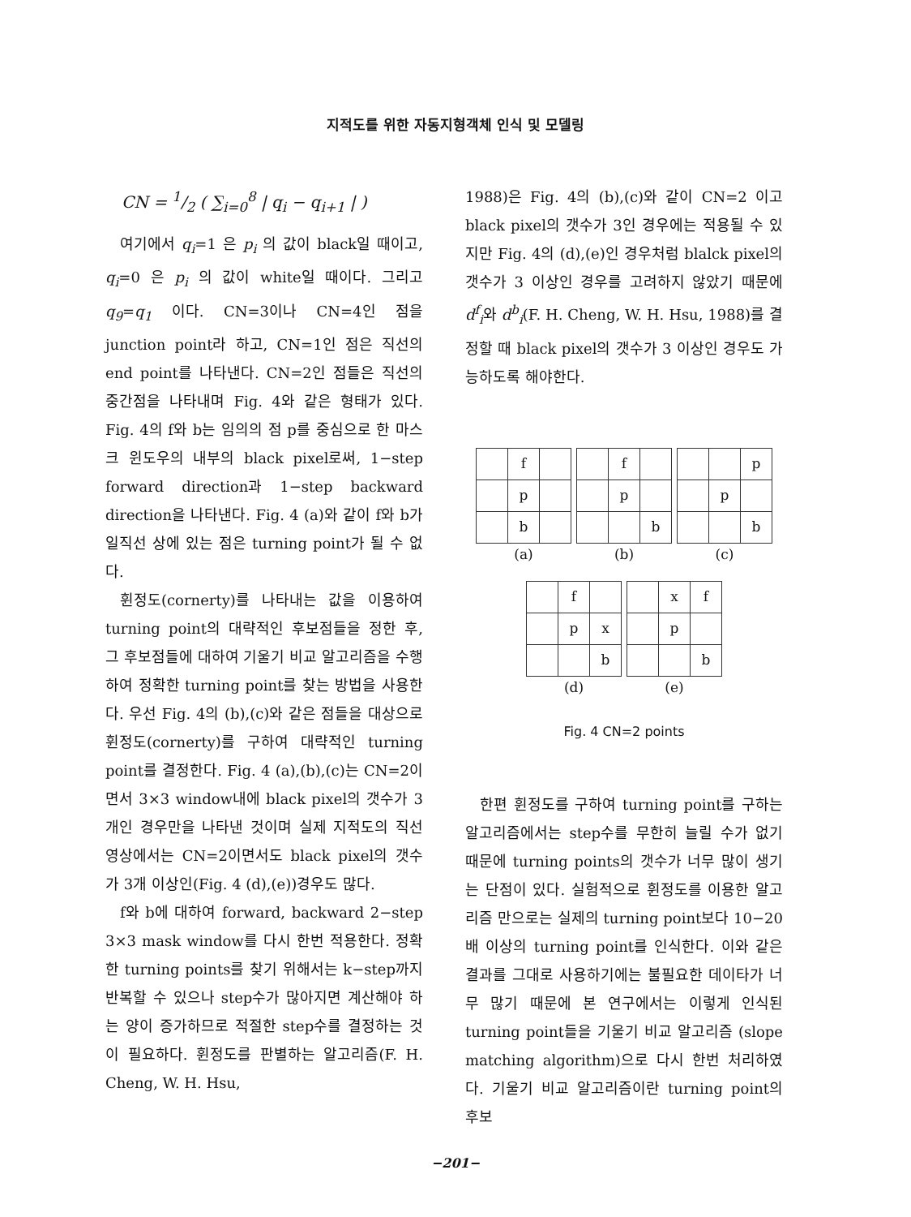지적도를 위한 자동지형객체 인식 및 모델링
CN = 1/2 ( ∑<sub>i=0</sub><sup>8</sup> | q<sub>i</sub> − q<sub>i+1</sub> | )
여기에서 q<sub>i</sub>=1 은 p<sub>i</sub> 의 값이 black일 때이고, q<sub>i</sub>=0 은 p<sub>i</sub> 의 값이 white일 때이다. 그리고 q<sub>9</sub>=q<sub>1</sub> 이다. CN=3이나 CN=4인 점을 junction point라 하고, CN=1인 점은 직선의 end point를 나타낸다. CN=2인 점들은 직선의 중간점을 나타내며 Fig. 4와 같은 형태가 있다. Fig. 4의 f와 b는 임의의 점 p를 중심으로 한 마스크 윈도우의 내부의 black pixel로써, 1−step forward direction과 1−step backward direction을 나타낸다. Fig. 4 (a)와 같이 f와 b가 일직선 상에 있는 점은 turning point가 될 수 없다.
휜정도(cornerty)를 나타내는 값을 이용하여 turning point의 대략적인 후보점들을 정한 후, 그 후보점들에 대하여 기울기 비교 알고리즘을 수행하여 정확한 turning point를 찾는 방법을 사용한다. 우선 Fig. 4의 (b),(c)와 같은 점들을 대상으로 휜정도(cornerty)를 구하여 대략적인 turning point를 결정한다. Fig. 4 (a),(b),(c)는 CN=2이면서 3×3 window내에 black pixel의 갯수가 3개인 경우만을 나타낸 것이며 실제 지적도의 직선 영상에서는 CN=2이면서도 black pixel의 갯수가 3개 이상인(Fig. 4 (d),(e))경우도 많다.
f와 b에 대하여 forward, backward 2−step 3×3 mask window를 다시 한번 적용한다. 정확한 turning points를 찾기 위해서는 k−step까지 반복할 수 있으나 step수가 많아지면 계산해야 하는 양이 증가하므로 적절한 step수를 결정하는 것이 필요하다. 휜정도를 판별하는 알고리즘(F. H. Cheng, W. H. Hsu,
1988)은 Fig. 4의 (b),(c)와 같이 CN=2 이고 black pixel의 갯수가 3인 경우에는 적용될 수 있지만 Fig. 4의 (d),(e)인 경우처럼 blalck pixel의 갯수가 3 이상인 경우를 고려하지 않았기 때문에 d<sup>f</sup><sub>i</sub>와 d<sup>b</sup><sub>i</sub>(F. H. Cheng, W. H. Hsu, 1988)를 결정할 때 black pixel의 갯수가 3 이상인 경우도 가능하도록 해야한다.
| | f | |
| | p | |
| | b | |
(a)
| | f | |
| | p | |
| | | b |
(b)
| | | p |
| | p | |
| | | b |
(c)
| | f | |
| | p | x |
| | | b |
(d)
| | x | f |
| | p | |
| | | b |
(e)
Fig. 4 CN=2 points
한편 휜정도를 구하여 turning point를 구하는 알고리즘에서는 step수를 무한히 늘릴 수가 없기 때문에 turning points의 갯수가 너무 많이 생기는 단점이 있다. 실험적으로 휜정도를 이용한 알고리즘 만으로는 실제의 turning point보다 10−20배 이상의 turning point를 인식한다. 이와 같은 결과를 그대로 사용하기에는 불필요한 데이타가 너무 많기 때문에 본 연구에서는 이렇게 인식된 turning point들을 기울기 비교 알고리즘 (slope matching algorithm)으로 다시 한번 처리하였다. 기울기 비교 알고리즘이란 turning point의 후보
−201−